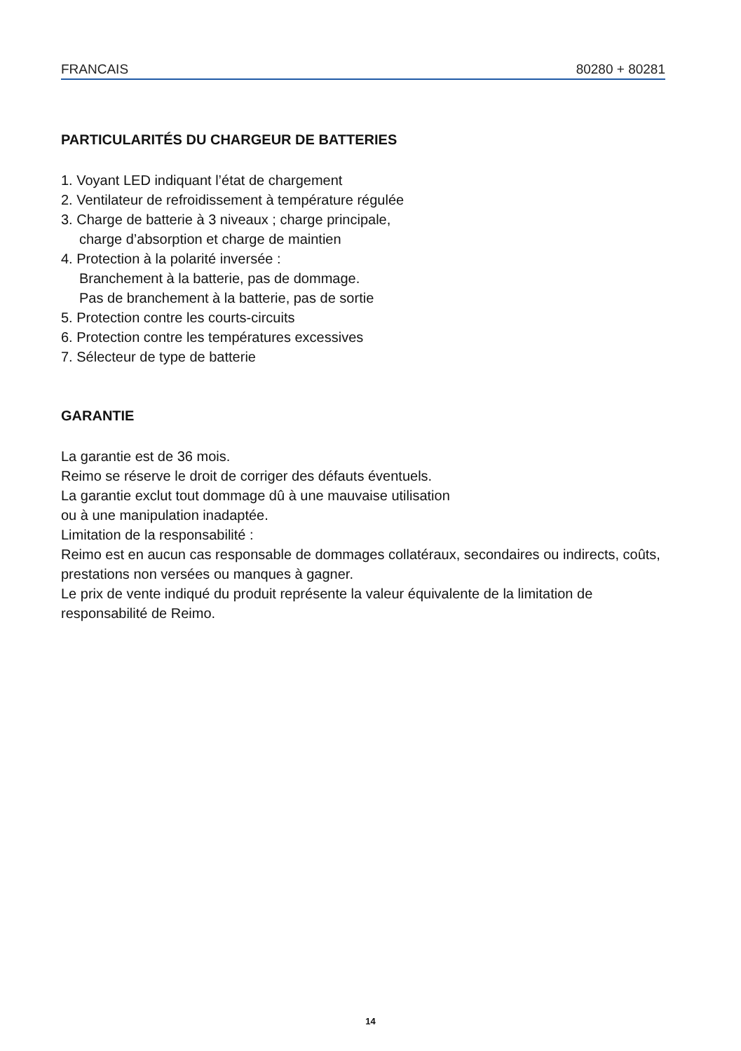FRANCAIS 80280 + 80281
PARTICULARITÉS DU CHARGEUR DE BATTERIES
1. Voyant LED indiquant l’état de chargement
2. Ventilateur de refroidissement à température régulée
3. Charge de batterie à 3 niveaux ; charge principale,
charge d’absorption et charge de maintien
4. Protection à la polarité inversée :
Branchement à la batterie, pas de dommage.
Pas de branchement à la batterie, pas de sortie
5. Protection contre les courts-circuits
6. Protection contre les températures excessives
7. Sélecteur de type de batterie
GARANTIE
La garantie est de 36 mois.
Reimo se réserve le droit de corriger des défauts éventuels.
La garantie exclut tout dommage dû à une mauvaise utilisation
ou à une manipulation inadaptée.
Limitation de la responsabilité :
Reimo est en aucun cas responsable de dommages collatéraux, secondaires ou indirects, coûts, prestations non versées ou manques à gagner.
Le prix de vente indiqué du produit représente la valeur équivalente de la limitation de responsabilité de Reimo.
14